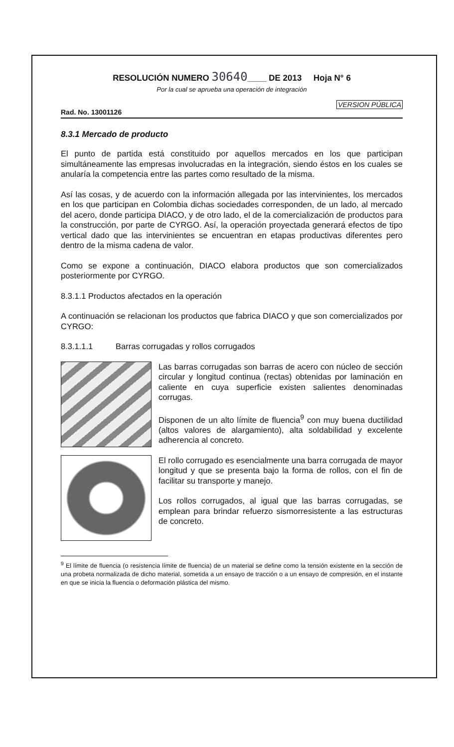RESOLUCIÓN NUMERO 30640____ DE 2013 Hoja N° 6
Por la cual se aprueba una operación de integración
Rad. No. 13001126 VERSION PÚBLICA
8.3.1 Mercado de producto
El punto de partida está constituido por aquellos mercados en los que participan simultáneamente las empresas involucradas en la integración, siendo éstos en los cuales se anularía la competencia entre las partes como resultado de la misma.
Así las cosas, y de acuerdo con la información allegada por las intervinientes, los mercados en los que participan en Colombia dichas sociedades corresponden, de un lado, al mercado del acero, donde participa DIACO, y de otro lado, el de la comercialización de productos para la construcción, por parte de CYRGO. Así, la operación proyectada generará efectos de tipo vertical dado que las intervinientes se encuentran en etapas productivas diferentes pero dentro de la misma cadena de valor.
Como se expone a continuación, DIACO elabora productos que son comercializados posteriormente por CYRGO.
8.3.1.1 Productos afectados en la operación
A continuación se relacionan los productos que fabrica DIACO y que son comercializados por CYRGO:
8.3.1.1.1 Barras corrugadas y rollos corrugados
Las barras corrugadas son barras de acero con núcleo de sección circular y longitud continua (rectas) obtenidas por laminación en caliente en cuya superficie existen salientes denominadas corrugas.
Disponen de un alto límite de fluencia<sup>9</sup> con muy buena ductilidad (altos valores de alargamiento), alta soldabilidad y excelente adherencia al concreto.
El rollo corrugado es esencialmente una barra corrugada de mayor longitud y que se presenta bajo la forma de rollos, con el fin de facilitar su transporte y manejo.
Los rollos corrugados, al igual que las barras corrugadas, se emplean para brindar refuerzo sismorresistente a las estructuras de concreto.
<sup>9</sup> El límite de fluencia (o resistencia límite de fluencia) de un material se define como la tensión existente en la sección de una probeta normalizada de dicho material, sometida a un ensayo de tracción o a un ensayo de compresión, en el instante en que se inicia la fluencia o deformación plástica del mismo.